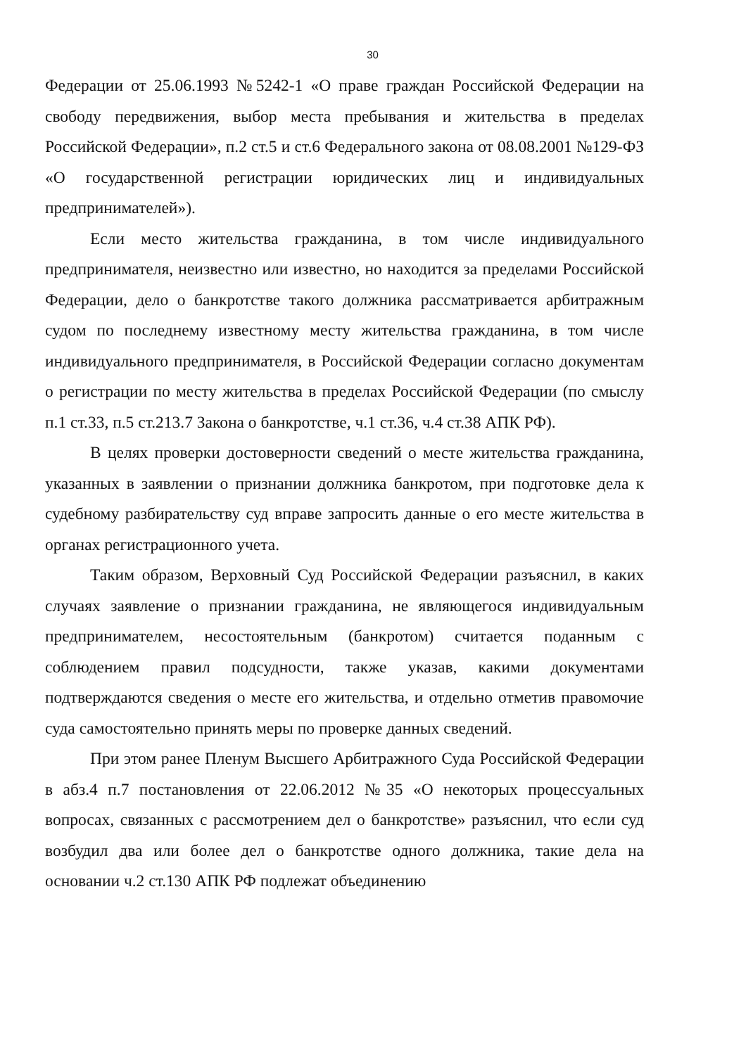30
Федерации от 25.06.1993 №5242-1 «О праве граждан Российской Федерации на свободу передвижения, выбор места пребывания и жительства в пределах Российской Федерации», п.2 ст.5 и ст.6 Федерального закона от 08.08.2001 №129-ФЗ «О государственной регистрации юридических лиц и индивидуальных предпринимателей»).
Если место жительства гражданина, в том числе индивидуального предпринимателя, неизвестно или известно, но находится за пределами Российской Федерации, дело о банкротстве такого должника рассматривается арбитражным судом по последнему известному месту жительства гражданина, в том числе индивидуального предпринимателя, в Российской Федерации согласно документам о регистрации по месту жительства в пределах Российской Федерации (по смыслу п.1 ст.33, п.5 ст.213.7 Закона о банкротстве, ч.1 ст.36, ч.4 ст.38 АПК РФ).
В целях проверки достоверности сведений о месте жительства гражданина, указанных в заявлении о признании должника банкротом, при подготовке дела к судебному разбирательству суд вправе запросить данные о его месте жительства в органах регистрационного учета.
Таким образом, Верховный Суд Российской Федерации разъяснил, в каких случаях заявление о признании гражданина, не являющегося индивидуальным предпринимателем, несостоятельным (банкротом) считается поданным с соблюдением правил подсудности, также указав, какими документами подтверждаются сведения о месте его жительства, и отдельно отметив правомочие суда самостоятельно принять меры по проверке данных сведений.
При этом ранее Пленум Высшего Арбитражного Суда Российской Федерации в абз.4 п.7 постановления от 22.06.2012 №35 «О некоторых процессуальных вопросах, связанных с рассмотрением дел о банкротстве» разъяснил, что если суд возбудил два или более дел о банкротстве одного должника, такие дела на основании ч.2 ст.130 АПК РФ подлежат объединению